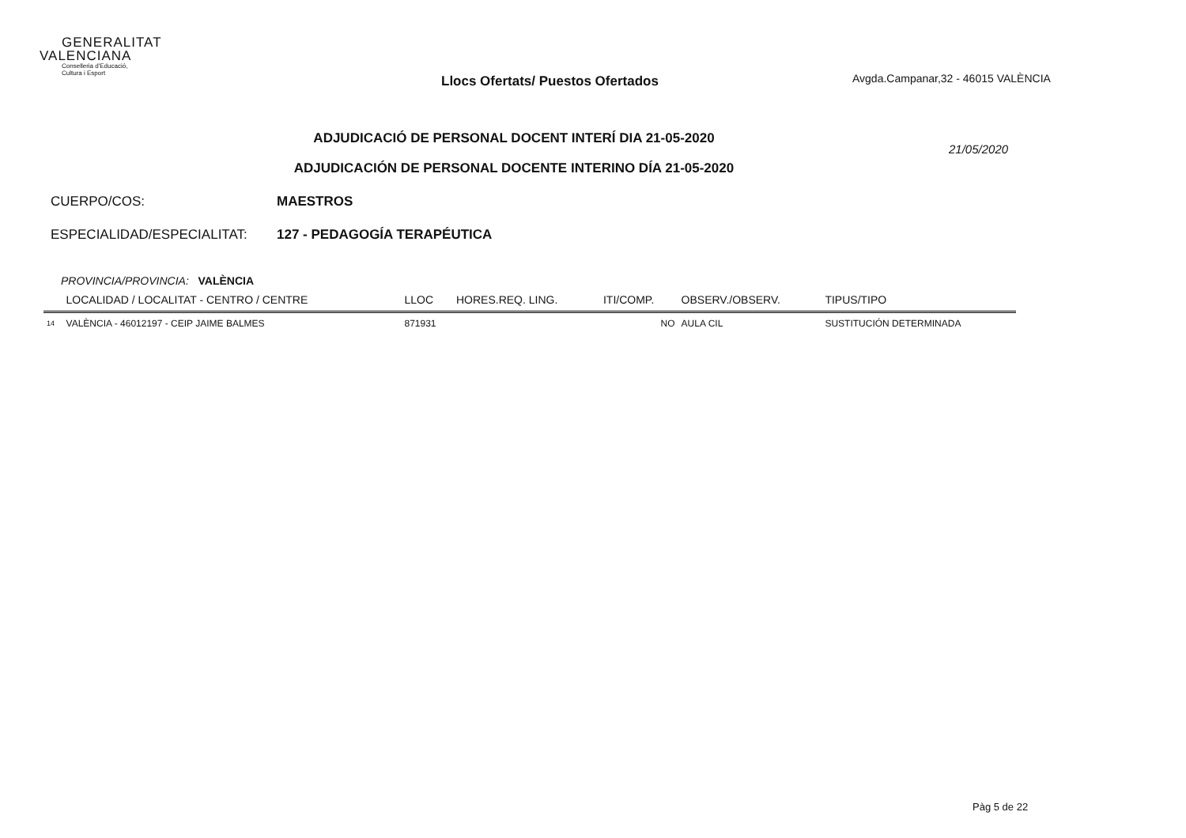GENERALITAT
VALENCIANA
Conselleria d'Educació,
Cultura i Esport
Llocs Ofertats/ Puestos Ofertados
Avgda.Campanar,32 - 46015 VALÈNCIA
ADJUDICACIÓ DE PERSONAL DOCENT INTERÍ DIA 21-05-2020
ADJUDICACIÓN DE PERSONAL DOCENTE INTERINO DÍA 21-05-2020
21/05/2020
CUERPO/COS: MAESTROS
ESPECIALIDAD/ESPECIALITAT: 127 - PEDAGOGÍA TERAPÉUTICA
PROVINCIA/PROVINCIA: VALÈNCIA
| | LOCALIDAD / LOCALITAT - CENTRO / CENTRE | LLOC | HORES.REQ. LING. | ITI/COMP. | OBSERV./OBSERV. | TIPUS/TIPO |
| --- | --- | --- | --- | --- | --- | --- |
| 14 | VALÈNCIA - 46012197 - CEIP JAIME BALMES | 871931 | | NO | AULA CIL | SUSTITUCIÓN DETERMINADA |
Pàg 5 de 22